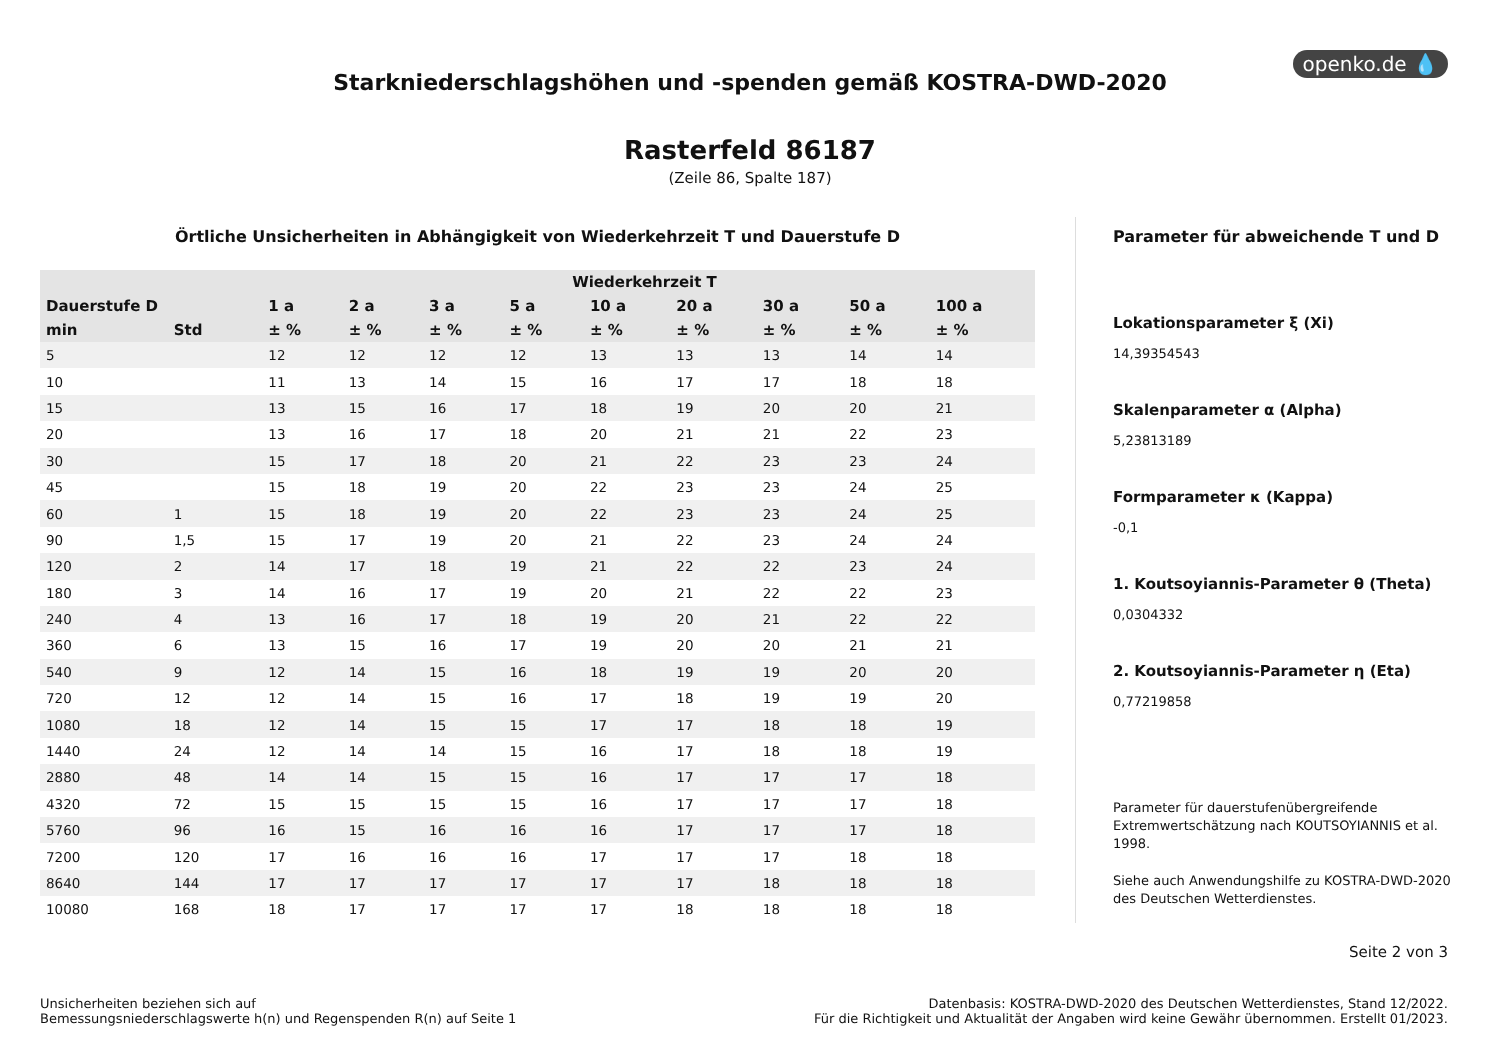openko.de 💧
Starkniederschlagshöhen und -spenden gemäß KOSTRA-DWD-2020
Rasterfeld 86187
(Zeile 86, Spalte 187)
Örtliche Unsicherheiten in Abhängigkeit von Wiederkehrzeit T und Dauerstufe D
| Wiederkehrzeit T | | | | | | | | | | |
| --- | --- | --- | --- | --- | --- | --- | --- | --- | --- | --- |
| Dauerstufe D | | 1 a | 2 a | 3 a | 5 a | 10 a | 20 a | 30 a | 50 a | 100 a |
| min | Std | ± % | ± % | ± % | ± % | ± % | ± % | ± % | ± % | ± % |
| 5 | | 12 | 12 | 12 | 12 | 13 | 13 | 13 | 14 | 14 |
| 10 | | 11 | 13 | 14 | 15 | 16 | 17 | 17 | 18 | 18 |
| 15 | | 13 | 15 | 16 | 17 | 18 | 19 | 20 | 20 | 21 |
| 20 | | 13 | 16 | 17 | 18 | 20 | 21 | 21 | 22 | 23 |
| 30 | | 15 | 17 | 18 | 20 | 21 | 22 | 23 | 23 | 24 |
| 45 | | 15 | 18 | 19 | 20 | 22 | 23 | 23 | 24 | 25 |
| 60 | 1 | 15 | 18 | 19 | 20 | 22 | 23 | 23 | 24 | 25 |
| 90 | 1,5 | 15 | 17 | 19 | 20 | 21 | 22 | 23 | 24 | 24 |
| 120 | 2 | 14 | 17 | 18 | 19 | 21 | 22 | 22 | 23 | 24 |
| 180 | 3 | 14 | 16 | 17 | 19 | 20 | 21 | 22 | 22 | 23 |
| 240 | 4 | 13 | 16 | 17 | 18 | 19 | 20 | 21 | 22 | 22 |
| 360 | 6 | 13 | 15 | 16 | 17 | 19 | 20 | 20 | 21 | 21 |
| 540 | 9 | 12 | 14 | 15 | 16 | 18 | 19 | 19 | 20 | 20 |
| 720 | 12 | 12 | 14 | 15 | 16 | 17 | 18 | 19 | 19 | 20 |
| 1080 | 18 | 12 | 14 | 15 | 15 | 17 | 17 | 18 | 18 | 19 |
| 1440 | 24 | 12 | 14 | 14 | 15 | 16 | 17 | 18 | 18 | 19 |
| 2880 | 48 | 14 | 14 | 15 | 15 | 16 | 17 | 17 | 17 | 18 |
| 4320 | 72 | 15 | 15 | 15 | 15 | 16 | 17 | 17 | 17 | 18 |
| 5760 | 96 | 16 | 15 | 16 | 16 | 16 | 17 | 17 | 17 | 18 |
| 7200 | 120 | 17 | 16 | 16 | 16 | 17 | 17 | 17 | 18 | 18 |
| 8640 | 144 | 17 | 17 | 17 | 17 | 17 | 17 | 18 | 18 | 18 |
| 10080 | 168 | 18 | 17 | 17 | 17 | 17 | 18 | 18 | 18 | 18 |
Parameter für abweichende T und D
Lokationsparameter ξ (Xi)
14,39354543
Skalenparameter α (Alpha)
5,23813189
Formparameter κ (Kappa)
-0,1
1. Koutsoyiannis-Parameter θ (Theta)
0,0304332
2. Koutsoyiannis-Parameter η (Eta)
0,77219858
Parameter für dauerstufenübergreifende Extremwertschätzung nach KOUTSOYIANNIS et al. 1998.
Siehe auch Anwendungshilfe zu KOSTRA-DWD-2020 des Deutschen Wetterdienstes.
Seite 2 von 3
Unsicherheiten beziehen sich auf
Bemessungsniederschlagswerte h(n) und Regenspenden R(n) auf Seite 1
Datenbasis: KOSTRA-DWD-2020 des Deutschen Wetterdienstes, Stand 12/2022.
Für die Richtigkeit und Aktualität der Angaben wird keine Gewähr übernommen. Erstellt 01/2023.